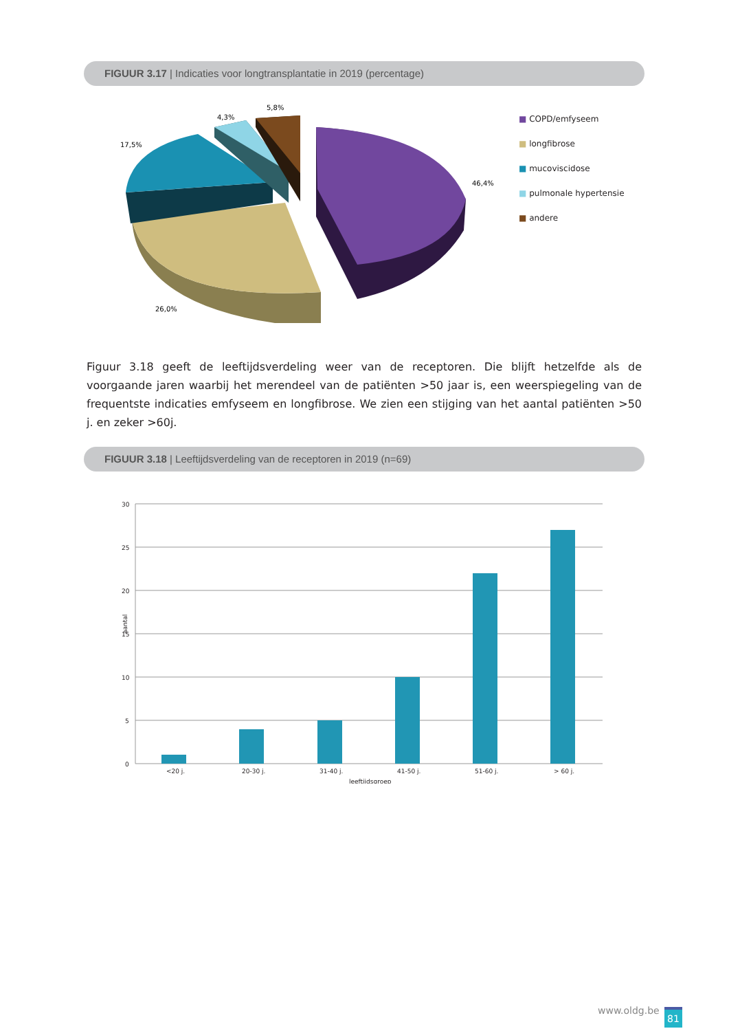FIGUUR 3.17 | Indicaties voor longtransplantatie in 2019 (percentage)
5,8%
4,3%
17,5%
46,4%
26,0%
■ COPD/emfyseem
■ longfibrose
■ mucoviscidose
■ pulmonale hypertensie
■ andere
Figuur 3.18 geeft de leeftijdsverdeling weer van de receptoren. Die blijft hetzelfde als de voorgaande jaren waarbij het merendeel van de patiënten >50 jaar is, een weerspiegeling van de frequentste indicaties emfyseem en longfibrose. We zien een stijging van het aantal patiënten >50 j. en zeker >60j.
FIGUUR 3.18 | Leeftijdsverdeling van de receptoren in 2019 (n=69)
30
25
20
15
10
5
0
aantal
<20 j.
20-30 j.
31-40 j.
41-50 j.
51-60 j.
> 60 j.
leeftijdsgroep
www.oldg.be 81